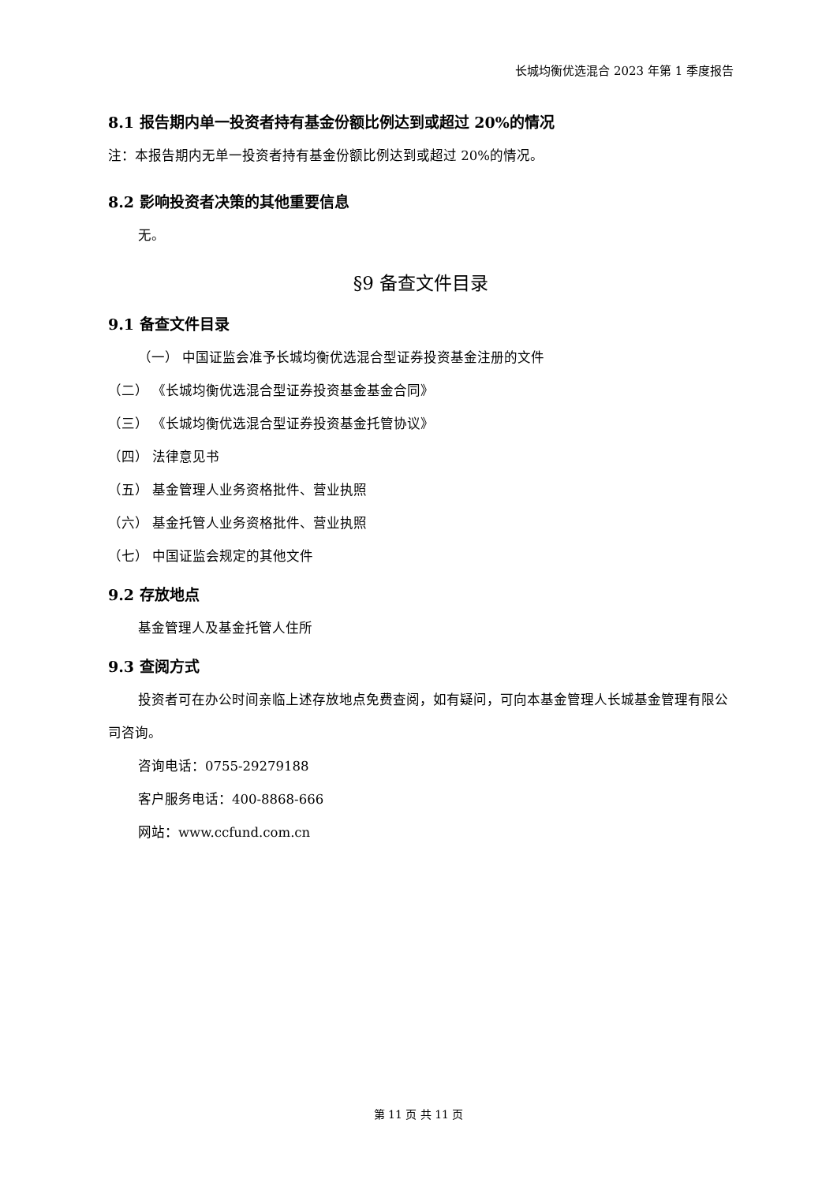长城均衡优选混合 2023 年第 1 季度报告
8.1 报告期内单一投资者持有基金份额比例达到或超过 20%的情况
注：本报告期内无单一投资者持有基金份额比例达到或超过 20%的情况。
8.2 影响投资者决策的其他重要信息
无。
§9 备查文件目录
9.1 备查文件目录
（一） 中国证监会准予长城均衡优选混合型证券投资基金注册的文件
（二） 《长城均衡优选混合型证券投资基金基金合同》
（三） 《长城均衡优选混合型证券投资基金托管协议》
（四） 法律意见书
（五） 基金管理人业务资格批件、营业执照
（六） 基金托管人业务资格批件、营业执照
（七） 中国证监会规定的其他文件
9.2 存放地点
基金管理人及基金托管人住所
9.3 查阅方式
投资者可在办公时间亲临上述存放地点免费查阅，如有疑问，可向本基金管理人长城基金管理有限公司咨询。
咨询电话：0755-29279188
客户服务电话：400-8868-666
网站：www.ccfund.com.cn
第 11 页 共 11 页